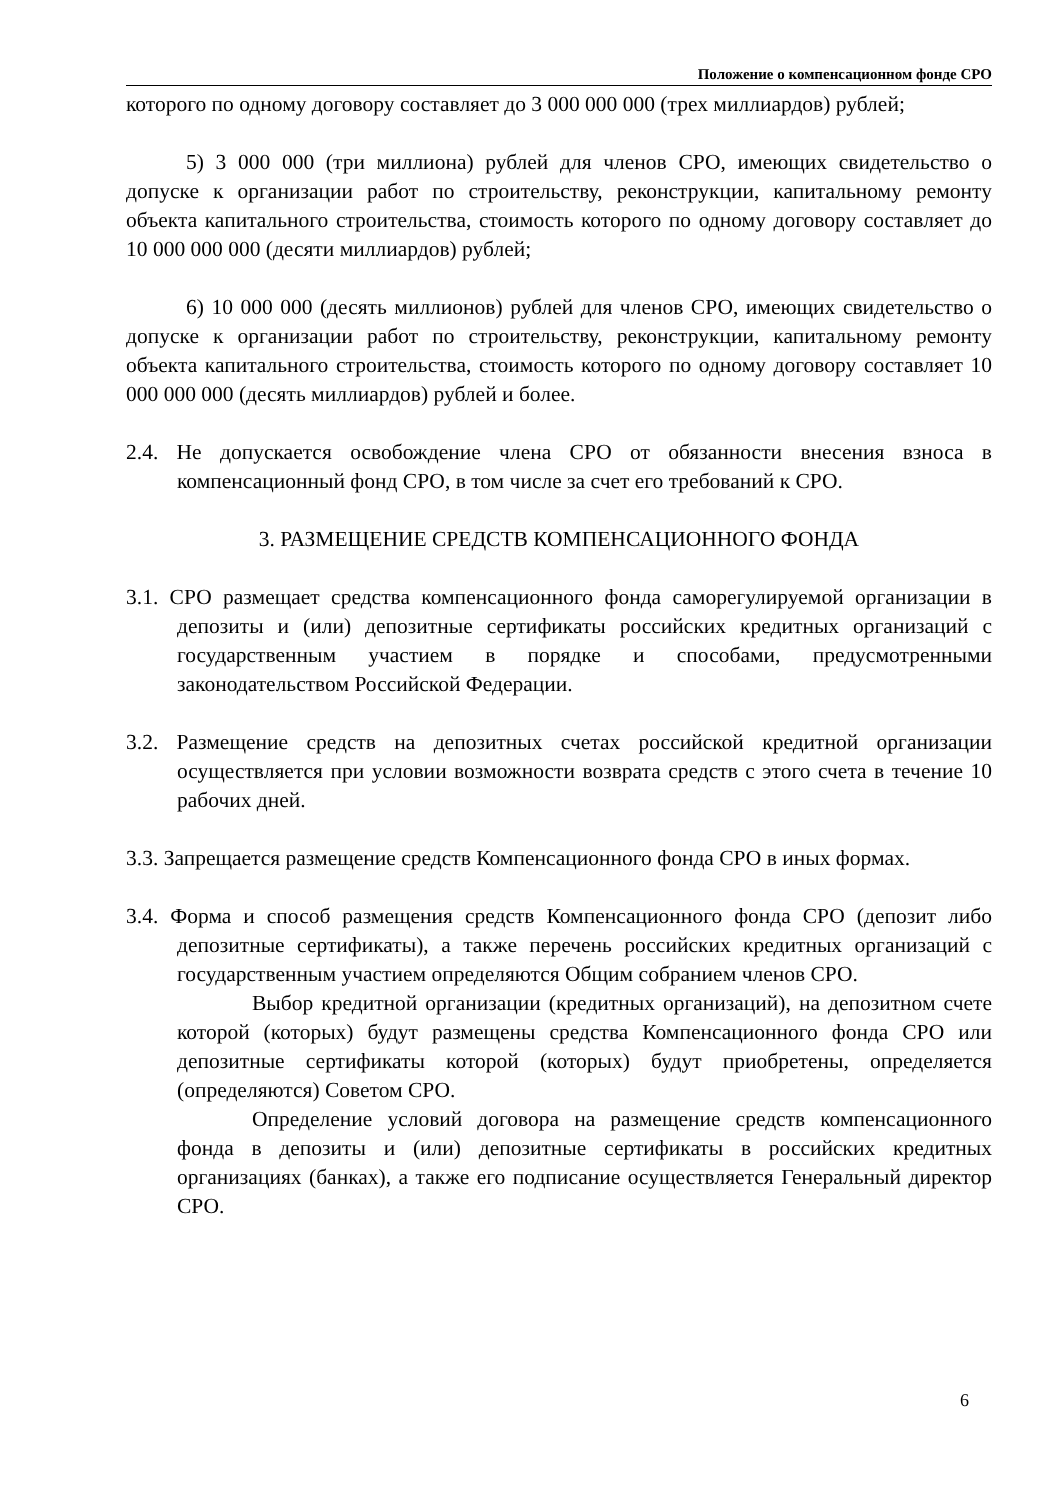Положение о компенсационном фонде СРО
которого по одному договору составляет до 3 000 000 000 (трех миллиардов) рублей;
5) 3 000 000 (три миллиона) рублей для членов СРО, имеющих свидетельство о допуске к организации работ по строительству, реконструкции, капитальному ремонту объекта капитального строительства, стоимость которого по одному договору составляет до 10 000 000 000 (десяти миллиардов) рублей;
6) 10 000 000 (десять миллионов) рублей для членов СРО, имеющих свидетельство о допуске к организации работ по строительству, реконструкции, капитальному ремонту объекта капитального строительства, стоимость которого по одному договору составляет 10 000 000 000 (десять миллиардов) рублей и более.
2.4. Не допускается освобождение члена СРО от обязанности внесения взноса в компенсационный фонд СРО, в том числе за счет его требований к СРО.
3. РАЗМЕЩЕНИЕ СРЕДСТВ КОМПЕНСАЦИОННОГО ФОНДА
3.1. СРО размещает средства компенсационного фонда саморегулируемой организации в депозиты и (или) депозитные сертификаты российских кредитных организаций с государственным участием в порядке и способами, предусмотренными законодательством Российской Федерации.
3.2. Размещение средств на депозитных счетах российской кредитной организации осуществляется при условии возможности возврата средств с этого счета в течение 10 рабочих дней.
3.3. Запрещается размещение средств Компенсационного фонда СРО в иных формах.
3.4. Форма и способ размещения средств Компенсационного фонда СРО (депозит либо депозитные сертификаты), а также перечень российских кредитных организаций с государственным участием определяются Общим собранием членов СРО.
Выбор кредитной организации (кредитных организаций), на депозитном счете которой (которых) будут размещены средства Компенсационного фонда СРО или депозитные сертификаты которой (которых) будут приобретены, определяется (определяются) Советом СРО.
Определение условий договора на размещение средств компенсационного фонда в депозиты и (или) депозитные сертификаты в российских кредитных организациях (банках), а также его подписание осуществляется Генеральный директор СРО.
6